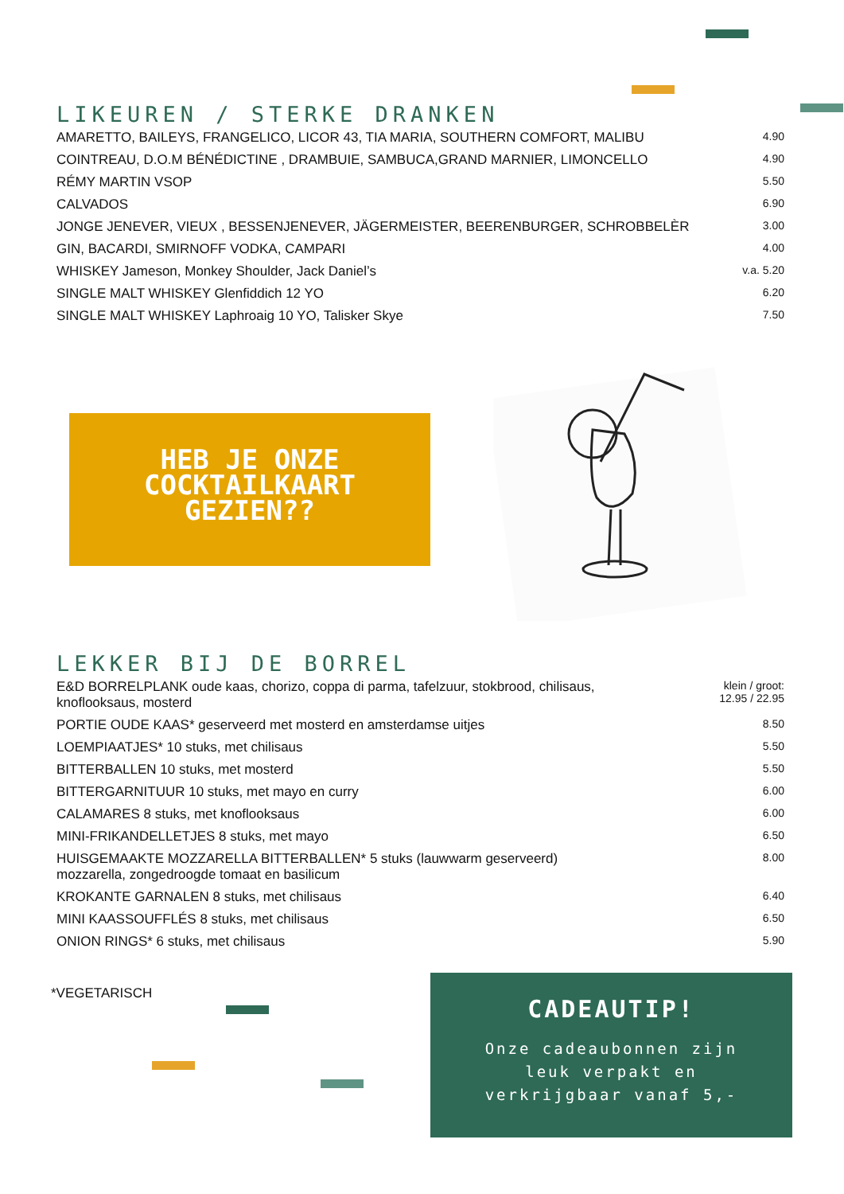LIKEUREN / STERKE DRANKEN
| AMARETTO, BAILEYS, FRANGELICO, LICOR 43, TIA MARIA, SOUTHERN COMFORT, MALIBU | 4.90 |
| COINTREAU, D.O.M BÉNÉDICTINE , DRAMBUIE, SAMBUCA,GRAND MARNIER, LIMONCELLO | 4.90 |
| RÉMY MARTIN VSOP | 5.50 |
| CALVADOS | 6.90 |
| JONGE JENEVER, VIEUX , BESSENJENEVER, JÄGERMEISTER, BEERENBURGER, SCHROBBELÈR | 3.00 |
| GIN, BACARDI, SMIRNOFF VODKA, CAMPARI | 4.00 |
| WHISKEY Jameson, Monkey Shoulder, Jack Daniel’s | v.a. 5.20 |
| SINGLE MALT WHISKEY Glenfiddich 12 YO | 6.20 |
| SINGLE MALT WHISKEY Laphroaig 10 YO, Talisker Skye | 7.50 |
HEB JE ONZE
COCKTAILKAART
GEZIEN??
LEKKER BIJ DE BORREL
| E&D BORRELPLANK oude kaas, chorizo, coppa di parma, tafelzuur, stokbrood, chilisaus, knoflooksaus, mosterd | klein / groot: 12.95 / 22.95 |
| PORTIE OUDE KAAS* geserveerd met mosterd en amsterdamse uitjes | 8.50 |
| LOEMPIAATJES* 10 stuks, met chilisaus | 5.50 |
| BITTERBALLEN 10 stuks, met mosterd | 5.50 |
| BITTERGARNITUUR 10 stuks, met mayo en curry | 6.00 |
| CALAMARES 8 stuks, met knoflooksaus | 6.00 |
| MINI-FRIKANDELLETJES 8 stuks, met mayo | 6.50 |
| HUISGEMAAKTE MOZZARELLA BITTERBALLEN* 5 stuks (lauwwarm geserveerd) mozzarella, zongedroogde tomaat en basilicum | 8.00 |
| KROKANTE GARNALEN 8 stuks, met chilisaus | 6.40 |
| MINI KAASSOUFFLÉS 8 stuks, met chilisaus | 6.50 |
| ONION RINGS* 6 stuks, met chilisaus | 5.90 |
*VEGETARISCH
CADEAUTIP!
Onze cadeaubonnen zijn
leuk verpakt en
verkrijgbaar vanaf 5,-